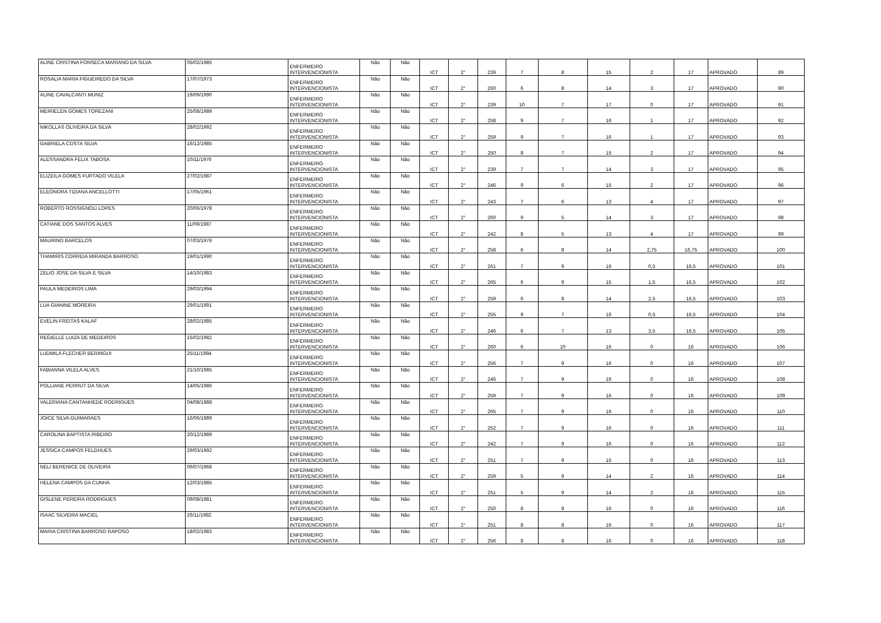| ALINE CRISTINA FONSECA MARIANO DA SILVA | 05/02/1985 | ENFERMEIRO INTERVENCIONISTA | Não | Não | ICT | 2° | 239 | 7 | 8 | 15 | 2 | 17 | APROVADO | 89 |
| ROSALIA MARIA FIGUEIREDO DA SILVA | 17/07/1973 | ENFERMEIRO INTERVENCIONISTA | Não | Não | ICT | 2° | 260 | 6 | 8 | 14 | 3 | 17 | APROVADO | 90 |
| ALINE CAVALCANTI MUNIZ | 19/09/1990 | ENFERMEIRO INTERVENCIONISTA | Não | Não | ICT | 2° | 239 | 10 | 7 | 17 | 0 | 17 | APROVADO | 91 |
| MEIRIELEN GOMES TOREZANI | 25/08/1989 | ENFERMEIRO INTERVENCIONISTA | Não | Não | ICT | 2° | 258 | 9 | 7 | 16 | 1 | 17 | APROVADO | 92 |
| NIKOLLAS OLIVEIRA DA SILVA | 28/02/1992 | ENFERMEIRO INTERVENCIONISTA | Não | Não | ICT | 2° | 259 | 9 | 7 | 16 | 1 | 17 | APROVADO | 93 |
| GABRIELA COSTA SILVA | 16/12/1985 | ENFERMEIRO INTERVENCIONISTA | Não | Não | ICT | 2° | 250 | 8 | 7 | 15 | 2 | 17 | APROVADO | 94 |
| ALESSANDRA FELIX TABOSA | 10/11/1976 | ENFERMEIRO INTERVENCIONISTA | Não | Não | ICT | 2° | 239 | 7 | 7 | 14 | 3 | 17 | APROVADO | 95 |
| ELIZEILA GOMES FURTADO VILELA | 27/02/1987 | ENFERMEIRO INTERVENCIONISTA | Não | Não | ICT | 2° | 246 | 9 | 6 | 15 | 2 | 17 | APROVADO | 96 |
| ELEONORA TIZIANA ANCELLOTTI | 17/05/1961 | ENFERMEIRO INTERVENCIONISTA | Não | Não | ICT | 2° | 243 | 7 | 6 | 13 | 4 | 17 | APROVADO | 97 |
| ROBERTO ROSSIGNOLI LOPES | 20/06/1978 | ENFERMEIRO INTERVENCIONISTA | Não | Não | ICT | 2° | 260 | 9 | 5 | 14 | 3 | 17 | APROVADO | 98 |
| CATIANE DOS SANTOS ALVES | 11/09/1987 | ENFERMEIRO INTERVENCIONISTA | Não | Não | ICT | 2° | 242 | 8 | 5 | 13 | 4 | 17 | APROVADO | 99 |
| MAURINO BARCELOS | 07/03/1976 | ENFERMEIRO INTERVENCIONISTA | Não | Não | ICT | 2° | 258 | 6 | 8 | 14 | 2,75 | 16,75 | APROVADO | 100 |
| THAMIRIS CORREIA MIRANDA BARROSO | 19/01/1990 | ENFERMEIRO INTERVENCIONISTA | Não | Não | ICT | 2° | 261 | 7 | 9 | 16 | 0,5 | 16,5 | APROVADO | 101 |
| ZELIO JOSE DA SILVA E SILVA | 14/10/1983 | ENFERMEIRO INTERVENCIONISTA | Não | Não | ICT | 2° | 265 | 6 | 9 | 15 | 1,5 | 16,5 | APROVADO | 102 |
| PAULA MEDEIROS LIMA | 29/03/1994 | ENFERMEIRO INTERVENCIONISTA | Não | Não | ICT | 2° | 259 | 6 | 8 | 14 | 2,5 | 16,5 | APROVADO | 103 |
| LUA GIANINE MOREIRA | 29/01/1991 | ENFERMEIRO INTERVENCIONISTA | Não | Não | ICT | 2° | 255 | 9 | 7 | 16 | 0,5 | 16,5 | APROVADO | 104 |
| EVELIN FREITAS KALAF | 28/02/1985 | ENFERMEIRO INTERVENCIONISTA | Não | Não | ICT | 2° | 246 | 6 | 7 | 13 | 3,5 | 16,5 | APROVADO | 105 |
| REGIELLE LUIZA DE MEDEIROS | 15/02/1982 | ENFERMEIRO INTERVENCIONISTA | Não | Não | ICT | 2° | 260 | 6 | 10 | 16 | 0 | 16 | APROVADO | 106 |
| LUDMILA FLECHER BERINGUI | 25/11/1984 | ENFERMEIRO INTERVENCIONISTA | Não | Não | ICT | 2° | 256 | 7 | 9 | 16 | 0 | 16 | APROVADO | 107 |
| FABIANNA VILELA ALVES | 21/10/1985 | ENFERMEIRO INTERVENCIONISTA | Não | Não | ICT | 2° | 246 | 7 | 9 | 16 | 0 | 16 | APROVADO | 108 |
| POLLIANE PERRUT DA SILVA | 14/05/1986 | ENFERMEIRO INTERVENCIONISTA | Não | Não | ICT | 2° | 259 | 7 | 9 | 16 | 0 | 16 | APROVADO | 109 |
| VALERIANA CANTANHEDE RODRIGUES | 04/08/1988 | ENFERMEIRO INTERVENCIONISTA | Não | Não | ICT | 2° | 265 | 7 | 9 | 16 | 0 | 16 | APROVADO | 110 |
| JOICE SILVA GUIMARAES | 16/06/1989 | ENFERMEIRO INTERVENCIONISTA | Não | Não | ICT | 2° | 252 | 7 | 9 | 16 | 0 | 16 | APROVADO | 111 |
| CAROLINA BAPTISTA RIBEIRO | 20/12/1989 | ENFERMEIRO INTERVENCIONISTA | Não | Não | ICT | 2° | 242 | 7 | 9 | 16 | 0 | 16 | APROVADO | 112 |
| JESSICA CAMPOS FELDHUES | 29/03/1992 | ENFERMEIRO INTERVENCIONISTA | Não | Não | ICT | 2° | 251 | 7 | 9 | 16 | 0 | 16 | APROVADO | 113 |
| NELI BERENICE DE OLIVEIRA | 06/07/1968 | ENFERMEIRO INTERVENCIONISTA | Não | Não | ICT | 2° | 259 | 5 | 9 | 14 | 2 | 16 | APROVADO | 114 |
| HELENA CAMPOS DA CUNHA | 12/03/1985 | ENFERMEIRO INTERVENCIONISTA | Não | Não | ICT | 2° | 251 | 5 | 9 | 14 | 2 | 16 | APROVADO | 115 |
| GISLENE PEREIRA RODRIGUES | 09/08/1981 | ENFERMEIRO INTERVENCIONISTA | Não | Não | ICT | 2° | 250 | 8 | 8 | 16 | 0 | 16 | APROVADO | 116 |
| ISAAC SILVEIRA MACIEL | 26/11/1982 | ENFERMEIRO INTERVENCIONISTA | Não | Não | ICT | 2° | 251 | 8 | 8 | 16 | 0 | 16 | APROVADO | 117 |
| MARIA CRISTINA BARROSO RAPOSO | 18/02/1983 | ENFERMEIRO INTERVENCIONISTA | Não | Não | ICT | 2° | 256 | 8 | 8 | 16 | 0 | 16 | APROVADO | 118 |